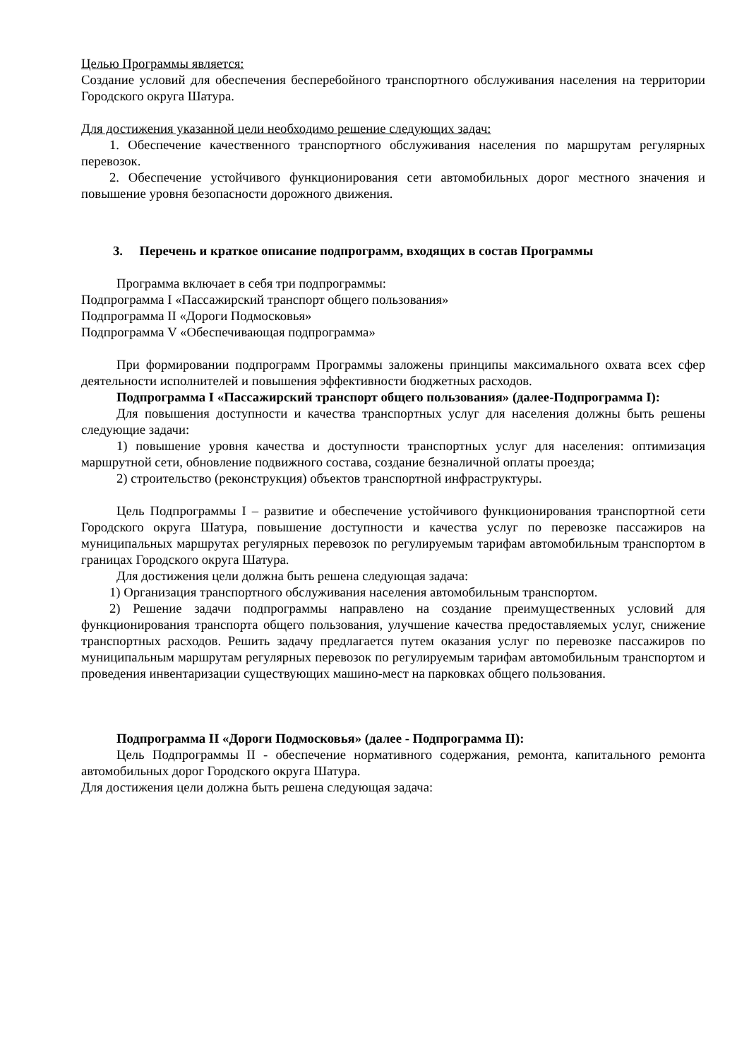Целью Программы является:
Создание условий для обеспечения бесперебойного транспортного обслуживания населения на территории Городского округа Шатура.
Для достижения указанной цели необходимо решение следующих задач:
1. Обеспечение качественного транспортного обслуживания населения по маршрутам регулярных перевозок.
2. Обеспечение устойчивого функционирования сети автомобильных дорог местного значения и повышение уровня безопасности дорожного движения.
3. Перечень и краткое описание подпрограмм, входящих в состав Программы
Программа включает в себя три подпрограммы:
Подпрограмма I «Пассажирский транспорт общего пользования»
Подпрограмма II «Дороги Подмосковья»
Подпрограмма V «Обеспечивающая подпрограмма»
При формировании подпрограмм Программы заложены принципы максимального охвата всех сфер деятельности исполнителей и повышения эффективности бюджетных расходов.
Подпрограмма I «Пассажирский транспорт общего пользования» (далее-Подпрограмма I):
Для повышения доступности и качества транспортных услуг для населения должны быть решены следующие задачи:
1) повышение уровня качества и доступности транспортных услуг для населения: оптимизация маршрутной сети, обновление подвижного состава, создание безналичной оплаты проезда;
2) строительство (реконструкция) объектов транспортной инфраструктуры.
Цель Подпрограммы I – развитие и обеспечение устойчивого функционирования транспортной сети Городского округа Шатура, повышение доступности и качества услуг по перевозке пассажиров на муниципальных маршрутах регулярных перевозок по регулируемым тарифам автомобильным транспортом в границах Городского округа Шатура.
Для достижения цели должна быть решена следующая задача:
1) Организация транспортного обслуживания населения автомобильным транспортом.
2) Решение задачи подпрограммы направлено на создание преимущественных условий для функционирования транспорта общего пользования, улучшение качества предоставляемых услуг, снижение транспортных расходов. Решить задачу предлагается путем оказания услуг по перевозке пассажиров по муниципальным маршрутам регулярных перевозок по регулируемым тарифам автомобильным транспортом и проведения инвентаризации существующих машино-мест на парковках общего пользования.
Подпрограмма II «Дороги Подмосковья» (далее - Подпрограмма II):
Цель Подпрограммы II - обеспечение нормативного содержания, ремонта, капитального ремонта автомобильных дорог Городского округа Шатура.
Для достижения цели должна быть решена следующая задача: